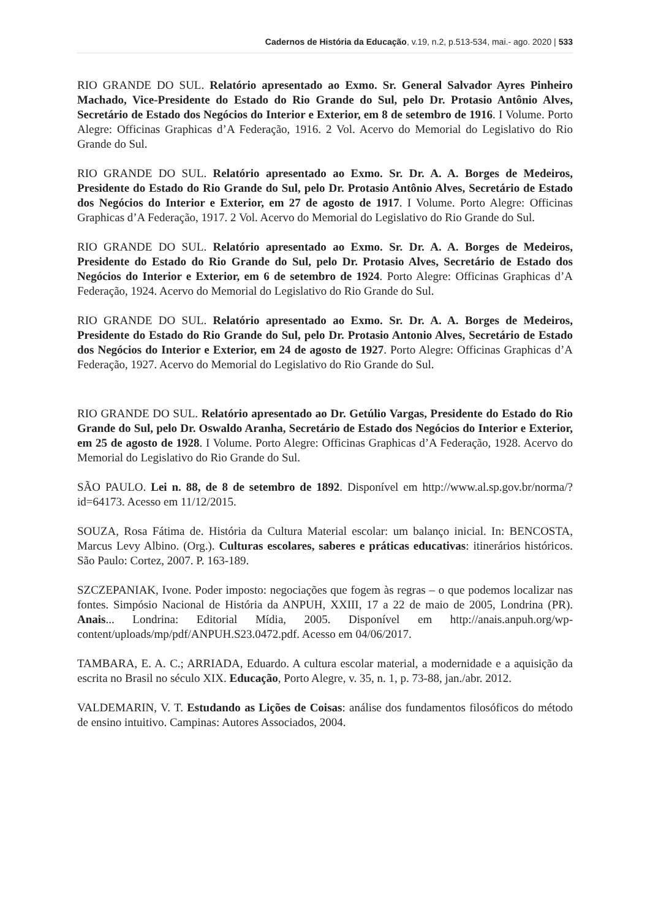Cadernos de História da Educação, v.19, n.2, p.513-534, mai.- ago. 2020 | 533
RIO GRANDE DO SUL. Relatório apresentado ao Exmo. Sr. General Salvador Ayres Pinheiro Machado, Vice-Presidente do Estado do Rio Grande do Sul, pelo Dr. Protasio Antônio Alves, Secretário de Estado dos Negócios do Interior e Exterior, em 8 de setembro de 1916. I Volume. Porto Alegre: Officinas Graphicas d’A Federação, 1916. 2 Vol. Acervo do Memorial do Legislativo do Rio Grande do Sul.
RIO GRANDE DO SUL. Relatório apresentado ao Exmo. Sr. Dr. A. A. Borges de Medeiros, Presidente do Estado do Rio Grande do Sul, pelo Dr. Protasio Antônio Alves, Secretário de Estado dos Negócios do Interior e Exterior, em 27 de agosto de 1917. I Volume. Porto Alegre: Officinas Graphicas d’A Federação, 1917. 2 Vol. Acervo do Memorial do Legislativo do Rio Grande do Sul.
RIO GRANDE DO SUL. Relatório apresentado ao Exmo. Sr. Dr. A. A. Borges de Medeiros, Presidente do Estado do Rio Grande do Sul, pelo Dr. Protasio Alves, Secretário de Estado dos Negócios do Interior e Exterior, em 6 de setembro de 1924. Porto Alegre: Officinas Graphicas d’A Federação, 1924. Acervo do Memorial do Legislativo do Rio Grande do Sul.
RIO GRANDE DO SUL. Relatório apresentado ao Exmo. Sr. Dr. A. A. Borges de Medeiros, Presidente do Estado do Rio Grande do Sul, pelo Dr. Protasio Antonio Alves, Secretário de Estado dos Negócios do Interior e Exterior, em 24 de agosto de 1927. Porto Alegre: Officinas Graphicas d’A Federação, 1927. Acervo do Memorial do Legislativo do Rio Grande do Sul.
RIO GRANDE DO SUL. Relatório apresentado ao Dr. Getúlio Vargas, Presidente do Estado do Rio Grande do Sul, pelo Dr. Oswaldo Aranha, Secretário de Estado dos Negócios do Interior e Exterior, em 25 de agosto de 1928. I Volume. Porto Alegre: Officinas Graphicas d’A Federação, 1928. Acervo do Memorial do Legislativo do Rio Grande do Sul.
SÃO PAULO. Lei n. 88, de 8 de setembro de 1892. Disponível em http://www.al.sp.gov.br/norma/?id=64173. Acesso em 11/12/2015.
SOUZA, Rosa Fátima de. História da Cultura Material escolar: um balanço inicial. In: BENCOSTA, Marcus Levy Albino. (Org.). Culturas escolares, saberes e práticas educativas: itinerários históricos. São Paulo: Cortez, 2007. P. 163-189.
SZCZEPANIAK, Ivone. Poder imposto: negociações que fogem às regras – o que podemos localizar nas fontes. Simpósio Nacional de História da ANPUH, XXIII, 17 a 22 de maio de 2005, Londrina (PR). Anais... Londrina: Editorial Mídia, 2005. Disponível em http://anais.anpuh.org/wp-content/uploads/mp/pdf/ANPUH.S23.0472.pdf. Acesso em 04/06/2017.
TAMBARA, E. A. C.; ARRIADA, Eduardo. A cultura escolar material, a modernidade e a aquisição da escrita no Brasil no século XIX. Educação, Porto Alegre, v. 35, n. 1, p. 73-88, jan./abr. 2012.
VALDEMARIN, V. T. Estudando as Lições de Coisas: análise dos fundamentos filosóficos do método de ensino intuitivo. Campinas: Autores Associados, 2004.